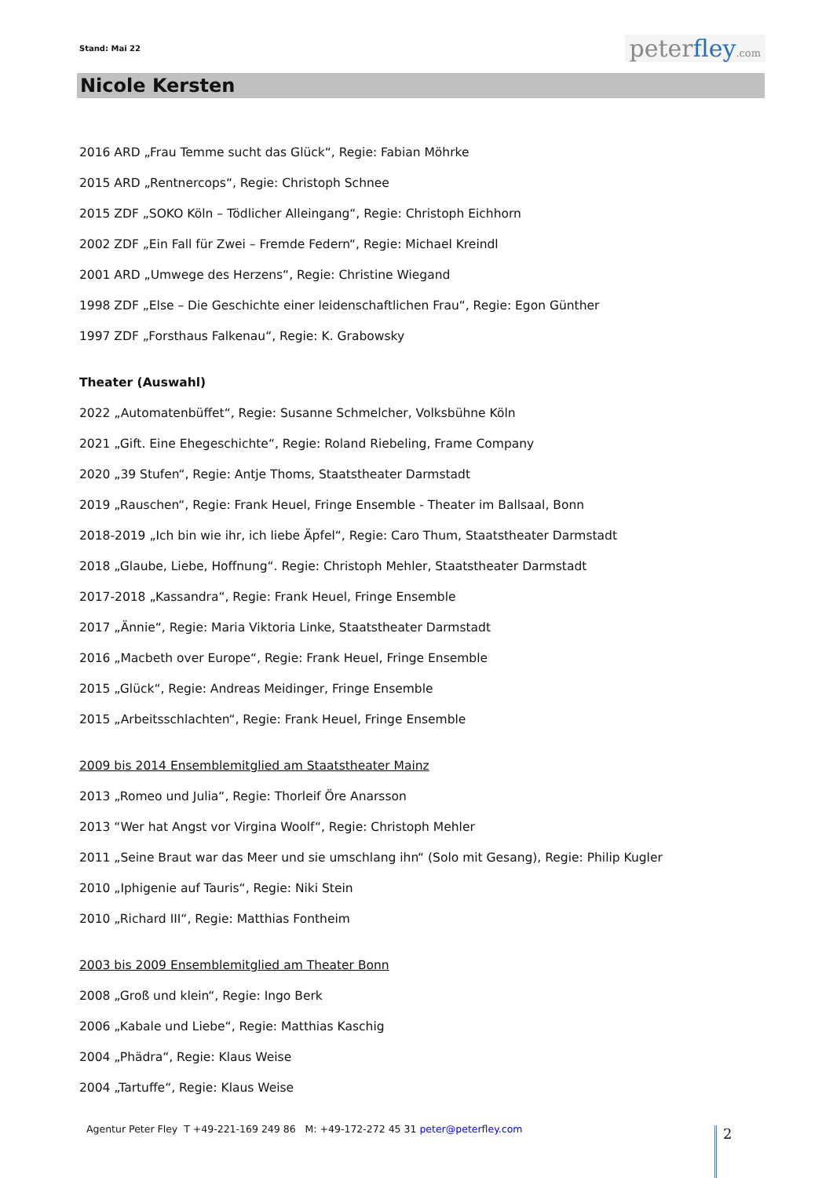Stand: Mai 22 peterfley.com
Nicole Kersten
2016 ARD „Frau Temme sucht das Glück“, Regie: Fabian Möhrke
2015 ARD „Rentnercops“, Regie: Christoph Schnee
2015 ZDF „SOKO Köln – Tödlicher Alleingang“, Regie: Christoph Eichhorn
2002 ZDF „Ein Fall für Zwei – Fremde Federn“, Regie: Michael Kreindl
2001 ARD „Umwege des Herzens“, Regie: Christine Wiegand
1998 ZDF „Else – Die Geschichte einer leidenschaftlichen Frau“, Regie: Egon Günther
1997 ZDF „Forsthaus Falkenau“, Regie: K. Grabowsky
Theater (Auswahl)
2022 „Automatenbüffet“, Regie: Susanne Schmelcher, Volksbühne Köln
2021 „Gift. Eine Ehegeschichte“, Regie: Roland Riebeling, Frame Company
2020 „39 Stufen“, Regie: Antje Thoms, Staatstheater Darmstadt
2019 „Rauschen“, Regie: Frank Heuel, Fringe Ensemble - Theater im Ballsaal, Bonn
2018-2019 „Ich bin wie ihr, ich liebe Äpfel“, Regie: Caro Thum, Staatstheater Darmstadt
2018 „Glaube, Liebe, Hoffnung“. Regie: Christoph Mehler, Staatstheater Darmstadt
2017-2018 „Kassandra“, Regie: Frank Heuel, Fringe Ensemble
2017 „Ännie“, Regie: Maria Viktoria Linke, Staatstheater Darmstadt
2016 „Macbeth over Europe“, Regie: Frank Heuel, Fringe Ensemble
2015 „Glück“, Regie: Andreas Meidinger, Fringe Ensemble
2015 „Arbeitsschlachten“, Regie: Frank Heuel, Fringe Ensemble
2009 bis 2014 Ensemblemitglied am Staatstheater Mainz
2013 „Romeo und Julia“, Regie: Thorleif Öre Anarsson
2013 “Wer hat Angst vor Virgina Woolf“, Regie: Christoph Mehler
2011 „Seine Braut war das Meer und sie umschlang ihn“ (Solo mit Gesang), Regie: Philip Kugler
2010 „Iphigenie auf Tauris“, Regie: Niki Stein
2010 „Richard III“, Regie: Matthias Fontheim
2003 bis 2009 Ensemblemitglied am Theater Bonn
2008 „Groß und klein“, Regie: Ingo Berk
2006 „Kabale und Liebe“, Regie: Matthias Kaschig
2004 „Phädra“, Regie: Klaus Weise
2004 „Tartuffe“, Regie: Klaus Weise
Agentur Peter Fley T +49-221-169 249 86 M: +49-172-272 45 31 peter@peterfley.com
2